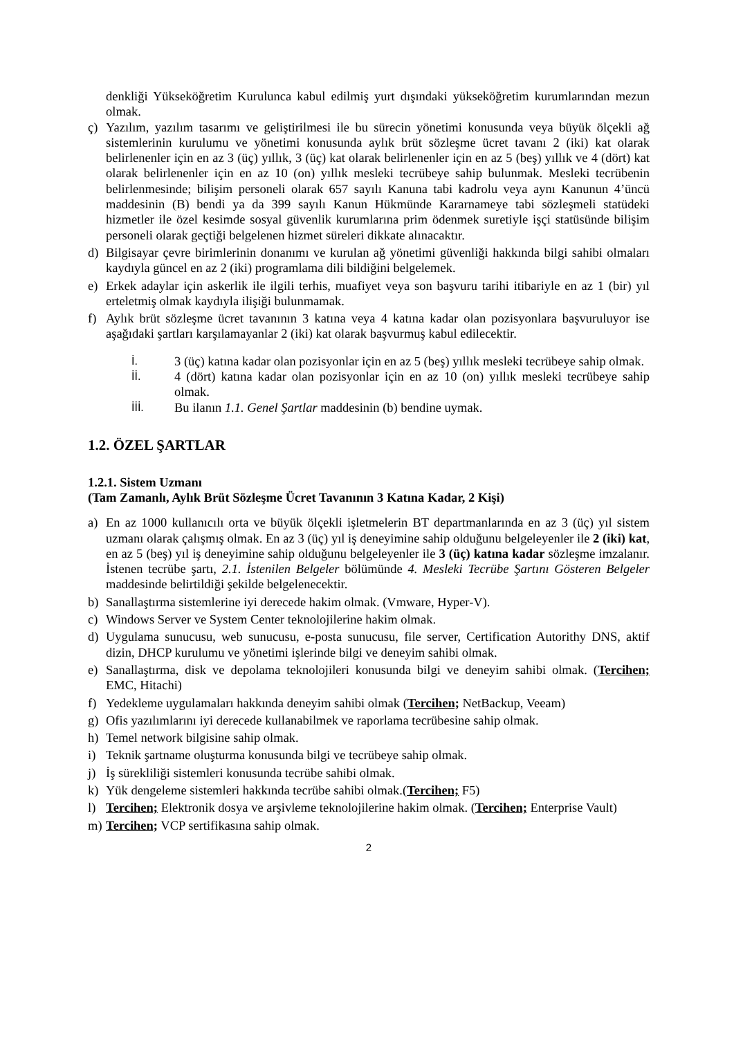denkliği Yükseköğretim Kurulunca kabul edilmiş yurt dışındaki yükseköğretim kurumlarından mezun olmak.
ç) Yazılım, yazılım tasarımı ve geliştirilmesi ile bu sürecin yönetimi konusunda veya büyük ölçekli ağ sistemlerinin kurulumu ve yönetimi konusunda aylık brüt sözleşme ücret tavanı 2 (iki) kat olarak belirlenenler için en az 3 (üç) yıllık, 3 (üç) kat olarak belirlenenler için en az 5 (beş) yıllık ve 4 (dört) kat olarak belirlenenler için en az 10 (on) yıllık mesleki tecrübeye sahip bulunmak. Mesleki tecrübenin belirlenmesinde; bilişim personeli olarak 657 sayılı Kanuna tabi kadrolu veya aynı Kanunun 4’üncü maddesinin (B) bendi ya da 399 sayılı Kanun Hükmünde Kararnameye tabi sözleşmeli statüdeki hizmetler ile özel kesimde sosyal güvenlik kurumlarına prim ödenmek suretiyle işçi statüsünde bilişim personeli olarak geçtiği belgelenen hizmet süreleri dikkate alınacaktır.
d) Bilgisayar çevre birimlerinin donanımı ve kurulan ağ yönetimi güvenliği hakkında bilgi sahibi olmaları kaydıyla güncel en az 2 (iki) programlama dili bildiğini belgelemek.
e) Erkek adaylar için askerlik ile ilgili terhis, muafiyet veya son başvuru tarihi itibariyle en az 1 (bir) yıl erteletmiş olmak kaydıyla ilişiği bulunmamak.
f) Aylık brüt sözleşme ücret tavanının 3 katına veya 4 katına kadar olan pozisyonlara başvuruluyor ise aşağıdaki şartları karşılamayanlar 2 (iki) kat olarak başvurmuş kabul edilecektir.
İ. 3 (üç) katına kadar olan pozisyonlar için en az 5 (beş) yıllık mesleki tecrübeye sahip olmak.
İİ. 4 (dört) katına kadar olan pozisyonlar için en az 10 (on) yıllık mesleki tecrübeye sahip olmak.
İİİ. Bu ilanın 1.1. Genel Şartlar maddesinin (b) bendine uymak.
1.2. ÖZEL ŞARTLAR
1.2.1. Sistem Uzmanı
(Tam Zamanlı, Aylık Brüt Sözleşme Ücret Tavanının 3 Katına Kadar, 2 Kişi)
a) En az 1000 kullanıcılı orta ve büyük ölçekli işletmelerin BT departmanlarında en az 3 (üç) yıl sistem uzmanı olarak çalışmış olmak. En az 3 (üç) yıl iş deneyimine sahip olduğunu belgeleyenler ile 2 (iki) kat, en az 5 (beş) yıl iş deneyimine sahip olduğunu belgeleyenler ile 3 (üç) katına kadar sözleşme imzalanır. İstenen tecrübe şartı, 2.1. İstenilen Belgeler bölümünde 4. Mesleki Tecrübe Şartını Gösteren Belgeler maddesinde belirtildiği şekilde belgelenecektir.
b) Sanallaştırma sistemlerine iyi derecede hakim olmak. (Vmware, Hyper-V).
c) Windows Server ve System Center teknolojilerine hakim olmak.
d) Uygulama sunucusu, web sunucusu, e-posta sunucusu, file server, Certification Autorithy DNS, aktif dizin, DHCP kurulumu ve yönetimi işlerinde bilgi ve deneyim sahibi olmak.
e) Sanallaştırma, disk ve depolama teknolojileri konusunda bilgi ve deneyim sahibi olmak. (Tercihen; EMC, Hitachi)
f) Yedekleme uygulamaları hakkında deneyim sahibi olmak (Tercihen; NetBackup, Veeam)
g) Ofis yazılımlarını iyi derecede kullanabilmek ve raporlama tecrübesine sahip olmak.
h) Temel network bilgisine sahip olmak.
i) Teknik şartname oluşturma konusunda bilgi ve tecrübeye sahip olmak.
j) İş sürekliliği sistemleri konusunda tecrübe sahibi olmak.
k) Yük dengeleme sistemleri hakkında tecrübe sahibi olmak.(Tercihen; F5)
l) Tercihen; Elektronik dosya ve arşivleme teknolojilerine hakim olmak. (Tercihen; Enterprise Vault)
m) Tercihen; VCP sertifikasına sahip olmak.
2